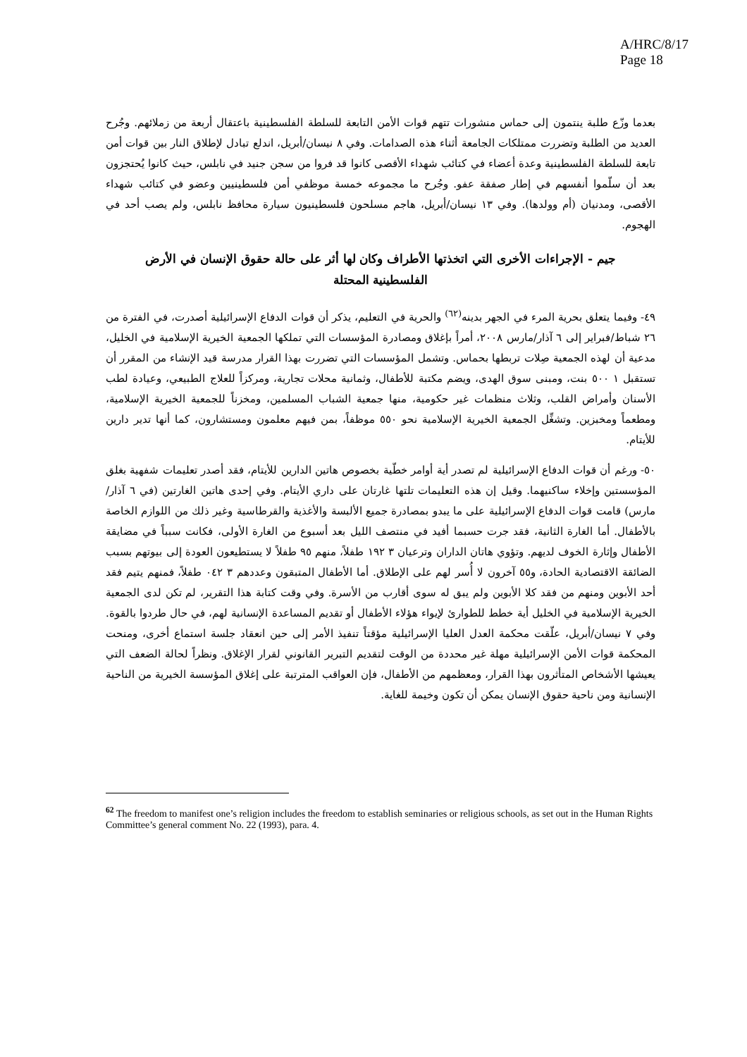A/HRC/8/17
Page 18
بعدما وزّع طلبة ينتمون إلى حماس منشورات تتهم قوات الأمن التابعة للسلطة الفلسطينية باعتقال أربعة من زملائهم. وجُرح العديد من الطلبة وتضررت ممتلكات الجامعة أثناء هذه الصدامات. وفي ٨ نيسان/أبريل، اندلع تبادل لإطلاق النار بين قوات أمن تابعة للسلطة الفلسطينية وعدة أعضاء في كتائب شهداء الأقصى كانوا قد فروا من سجن جنيد في نابلس، حيث كانوا يُحتجزون بعد أن سلّموا أنفسهم في إطار صفقة عفو. وجُرح ما مجموعه خمسة موظفي أمن فلسطينيين وعضو في كتائب شهداء الأقصى، ومدنيان (أم وولدها). وفي ١٣ نيسان/أبريل، هاجم مسلحون فلسطينيون سيارة محافظ نابلس، ولم يصب أحد في الهجوم.
جيم - الإجراءات الأخرى التي اتخذتها الأطراف وكان لها أثر على حالة حقوق الإنسان في الأرض الفلسطينية المحتلة
٤٩- وفيما يتعلق بحرية المرء في الجهر بدينه<sup>(٦٢)</sup> والحرية في التعليم، يذكر أن قوات الدفاع الإسرائيلية أصدرت، في الفترة من ٢٦ شباط/فبراير إلى ٦ آذار/مارس ٢٠٠٨، أمراً بإغلاق ومصادرة المؤسسات التي تملكها الجمعية الخيرية الإسلامية في الخليل، مدعية أن لهذه الجمعية صِلات تربطها بحماس. وتشمل المؤسسات التي تضررت بهذا القرار مدرسة قيد الإنشاء من المقرر أن تستقبل ١ ٥٠٠ بنت، ومبنى سوق الهدى، ويضم مكتبة للأطفال، وثمانية محلات تجارية، ومركزاً للعلاج الطبيعي، وعيادة لطب الأسنان وأمراض القلب، وثلاث منظمات غير حكومية، منها جمعية الشباب المسلمين، ومخزناً للجمعية الخيرية الإسلامية، ومطعماً ومخبزين. وتشغِّل الجمعية الخيرية الإسلامية نحو ٥٥٠ موظفاً، بمن فيهم معلمون ومستشارون، كما أنها تدير دارين للأيتام.
٥٠- ورغم أن قوات الدفاع الإسرائيلية لم تصدر أية أوامر خطّية بخصوص هاتين الدارين للأيتام، فقد أصدر تعليمات شفهية بغلق المؤسستين وإخلاء ساكنيهما. وقيل إن هذه التعليمات تلتها غارتان على داري الأيتام. وفي إحدى هاتين الغارتين (في ٦ آذار/مارس) قامت قوات الدفاع الإسرائيلية على ما يبدو بمصادرة جميع الألبسة والأغذية والقرطاسية وغير ذلك من اللوازم الخاصة بالأطفال. أما الغارة الثانية، فقد جرت حسبما أفيد في منتصف الليل بعد أسبوع من الغارة الأولى، فكانت سبباً في مضايقة الأطفال وإثارة الخوف لديهم. وتؤوي هاتان الداران وترعيان ٣ ١٩٢ طفلاً، منهم ٩٥ طفلاً لا يستطيعون العودة إلى بيوتهم بسبب الضائقة الاقتصادية الحادة، و٥٥ آخرون لا أُسر لهم على الإطلاق. أما الأطفال المتبقون وعددهم ٣ ٠٤٢ طفلاً، فمنهم يتيم فقد أحد الأبوين ومنهم من فقد كلا الأبوين ولم يبق له سوى أقارب من الأسرة. وفي وقت كتابة هذا التقرير، لم تكن لدى الجمعية الخيرية الإسلامية في الخليل أية خطط للطوارئ لإيواء هؤلاء الأطفال أو تقديم المساعدة الإنسانية لهم، في حال طردوا بالقوة. وفي ٧ نيسان/أبريل، علّقت محكمة العدل العليا الإسرائيلية مؤقتاً تنفيذ الأمر إلى حين انعقاد جلسة استماع أخرى، ومنحت المحكمة قوات الأمن الإسرائيلية مهلة غير محددة من الوقت لتقديم التبرير القانوني لقرار الإغلاق. ونظراً لحالة الضعف التي يعيشها الأشخاص المتأثرون بهذا القرار، ومعظمهم من الأطفال، فإن العواقب المترتبة على إغلاق المؤسسة الخيرية من الناحية الإنسانية ومن ناحية حقوق الإنسان يمكن أن تكون وخيمة للغاية.
<sup>62</sup> The freedom to manifest one’s religion includes the freedom to establish seminaries or religious schools, as set out in the Human Rights Committee’s general comment No. 22 (1993), para. 4.